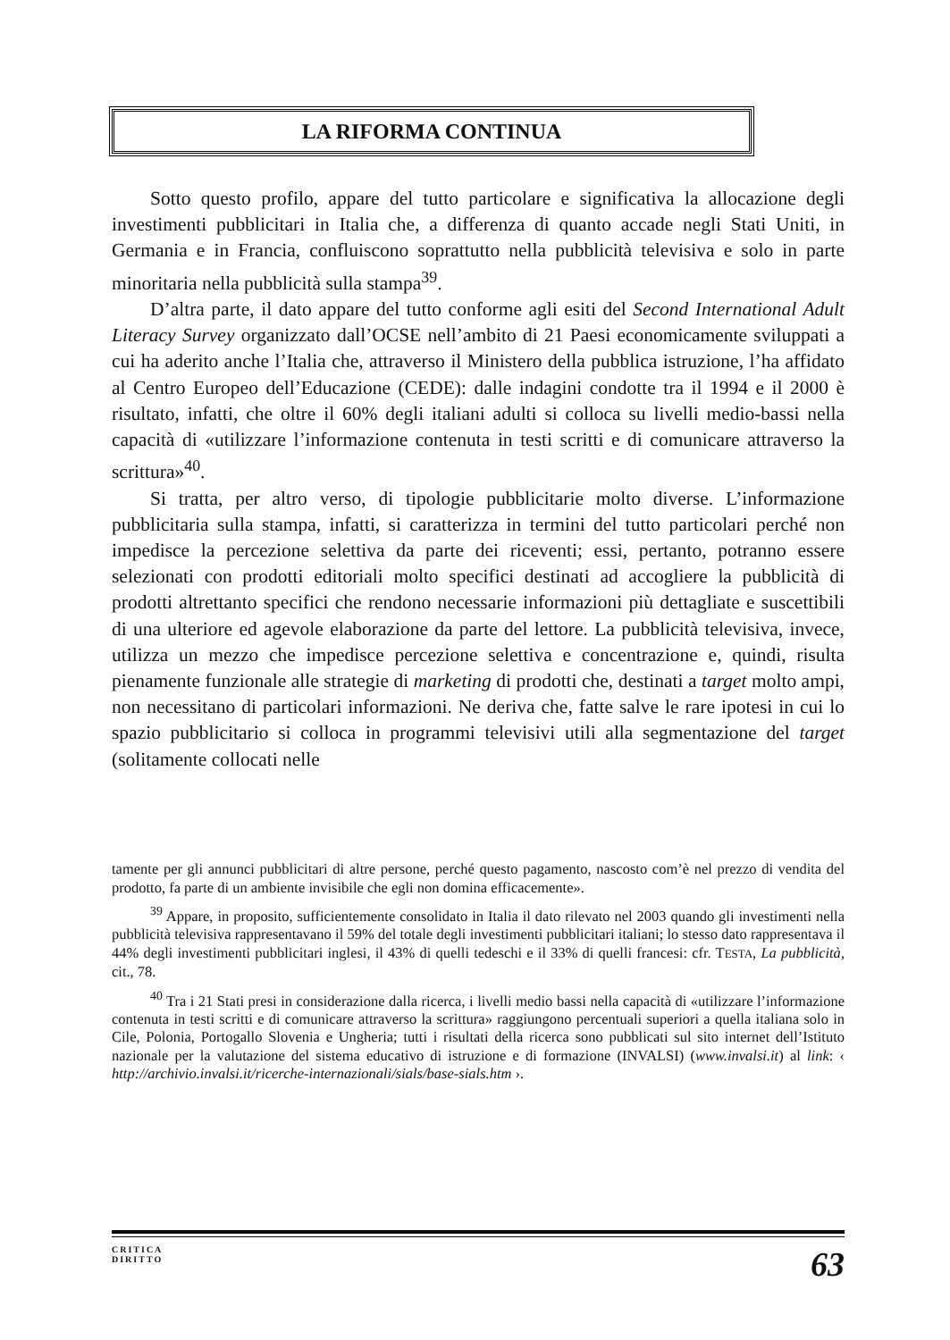LA RIFORMA CONTINUA
Sotto questo profilo, appare del tutto particolare e significativa la allocazione degli investimenti pubblicitari in Italia che, a differenza di quanto accade negli Stati Uniti, in Germania e in Francia, confluiscono soprattutto nella pubblicità televisiva e solo in parte minoritaria nella pubblicità sulla stampa<sup>39</sup>.
D’altra parte, il dato appare del tutto conforme agli esiti del Second International Adult Literacy Survey organizzato dall’OCSE nell’ambito di 21 Paesi economicamente sviluppati a cui ha aderito anche l’Italia che, attraverso il Ministero della pubblica istruzione, l’ha affidato al Centro Europeo dell’Educazione (CEDE): dalle indagini condotte tra il 1994 e il 2000 è risultato, infatti, che oltre il 60% degli italiani adulti si colloca su livelli medio-bassi nella capacità di «utilizzare l’informazione contenuta in testi scritti e di comunicare attraverso la scrittura»<sup>40</sup>.
Si tratta, per altro verso, di tipologie pubblicitarie molto diverse. L’informazione pubblicitaria sulla stampa, infatti, si caratterizza in termini del tutto particolari perché non impedisce la percezione selettiva da parte dei riceventi; essi, pertanto, potranno essere selezionati con prodotti editoriali molto specifici destinati ad accogliere la pubblicità di prodotti altrettanto specifici che rendono necessarie informazioni più dettagliate e suscettibili di una ulteriore ed agevole elaborazione da parte del lettore. La pubblicità televisiva, invece, utilizza un mezzo che impedisce percezione selettiva e concentrazione e, quindi, risulta pienamente funzionale alle strategie di marketing di prodotti che, destinati a target molto ampi, non necessitano di particolari informazioni. Ne deriva che, fatte salve le rare ipotesi in cui lo spazio pubblicitario si colloca in programmi televisivi utili alla segmentazione del target (solitamente collocati nelle
tamente per gli annunci pubblicitari di altre persone, perché questo pagamento, nascosto com’è nel prezzo di vendita del prodotto, fa parte di un ambiente invisibile che egli non domina efficacemente».
<sup>39</sup> Appare, in proposito, sufficientemente consolidato in Italia il dato rilevato nel 2003 quando gli investimenti nella pubblicità televisiva rappresentavano il 59% del totale degli investimenti pubblicitari italiani; lo stesso dato rappresentava il 44% degli investimenti pubblicitari inglesi, il 43% di quelli tedeschi e il 33% di quelli francesi: cfr. TESTA, La pubblicità, cit., 78.
<sup>40</sup> Tra i 21 Stati presi in considerazione dalla ricerca, i livelli medio bassi nella capacità di «utilizzare l’informazione contenuta in testi scritti e di comunicare attraverso la scrittura» raggiungono percentuali superiori a quella italiana solo in Cile, Polonia, Portogallo Slovenia e Ungheria; tutti i risultati della ricerca sono pubblicati sul sito internet dell’Istituto nazionale per la valutazione del sistema educativo di istruzione e di formazione (INVALSI) (www.invalsi.it) al link: ‹ http://archivio.invalsi.it/ricerche-internazionali/sials/base-sials.htm ›.
CRITICA
DIRITTO
63